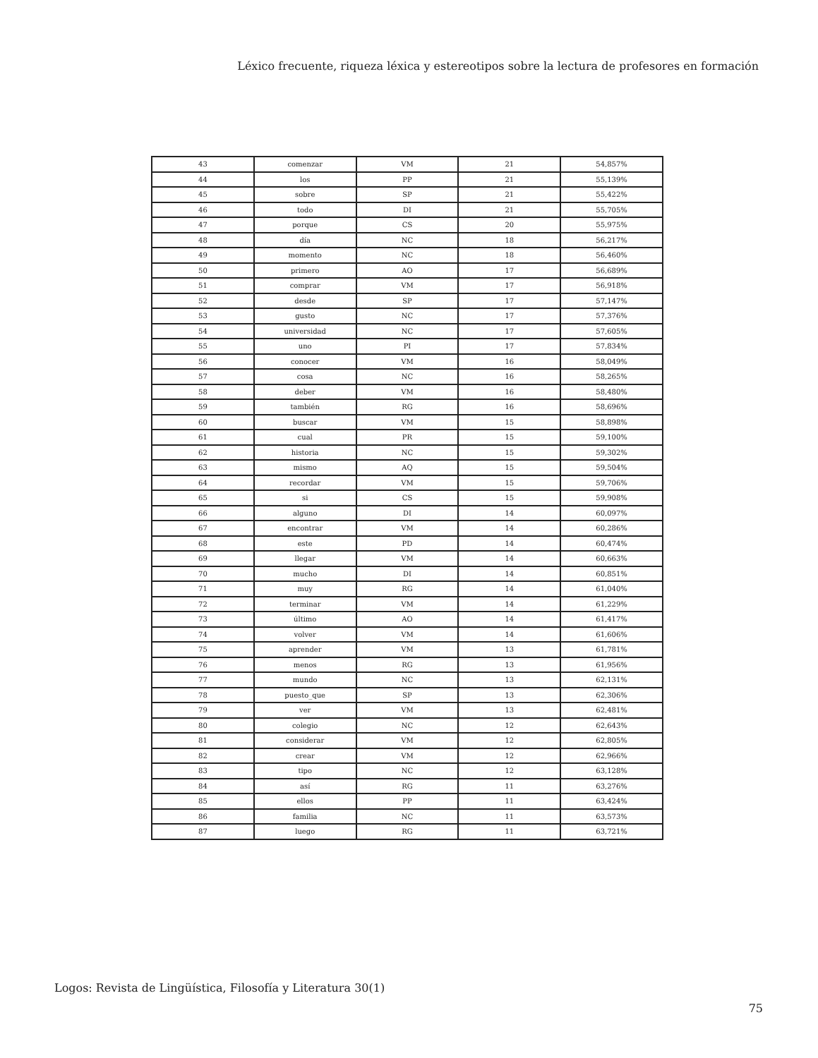Léxico frecuente, riqueza léxica y estereotipos sobre la lectura de profesores en formación
| 43 | comenzar | VM | 21 | 54,857% |
| 44 | los | PP | 21 | 55,139% |
| 45 | sobre | SP | 21 | 55,422% |
| 46 | todo | DI | 21 | 55,705% |
| 47 | porque | CS | 20 | 55,975% |
| 48 | día | NC | 18 | 56,217% |
| 49 | momento | NC | 18 | 56,460% |
| 50 | primero | AO | 17 | 56,689% |
| 51 | comprar | VM | 17 | 56,918% |
| 52 | desde | SP | 17 | 57,147% |
| 53 | gusto | NC | 17 | 57,376% |
| 54 | universidad | NC | 17 | 57,605% |
| 55 | uno | PI | 17 | 57,834% |
| 56 | conocer | VM | 16 | 58,049% |
| 57 | cosa | NC | 16 | 58,265% |
| 58 | deber | VM | 16 | 58,480% |
| 59 | también | RG | 16 | 58,696% |
| 60 | buscar | VM | 15 | 58,898% |
| 61 | cual | PR | 15 | 59,100% |
| 62 | historia | NC | 15 | 59,302% |
| 63 | mismo | AQ | 15 | 59,504% |
| 64 | recordar | VM | 15 | 59,706% |
| 65 | si | CS | 15 | 59,908% |
| 66 | alguno | DI | 14 | 60,097% |
| 67 | encontrar | VM | 14 | 60,286% |
| 68 | este | PD | 14 | 60,474% |
| 69 | llegar | VM | 14 | 60,663% |
| 70 | mucho | DI | 14 | 60,851% |
| 71 | muy | RG | 14 | 61,040% |
| 72 | terminar | VM | 14 | 61,229% |
| 73 | último | AO | 14 | 61,417% |
| 74 | volver | VM | 14 | 61,606% |
| 75 | aprender | VM | 13 | 61,781% |
| 76 | menos | RG | 13 | 61,956% |
| 77 | mundo | NC | 13 | 62,131% |
| 78 | puesto_que | SP | 13 | 62,306% |
| 79 | ver | VM | 13 | 62,481% |
| 80 | colegio | NC | 12 | 62,643% |
| 81 | considerar | VM | 12 | 62,805% |
| 82 | crear | VM | 12 | 62,966% |
| 83 | tipo | NC | 12 | 63,128% |
| 84 | así | RG | 11 | 63,276% |
| 85 | ellos | PP | 11 | 63,424% |
| 86 | familia | NC | 11 | 63,573% |
| 87 | luego | RG | 11 | 63,721% |
Logos: Revista de Lingüística, Filosofía y Literatura 30(1)
75